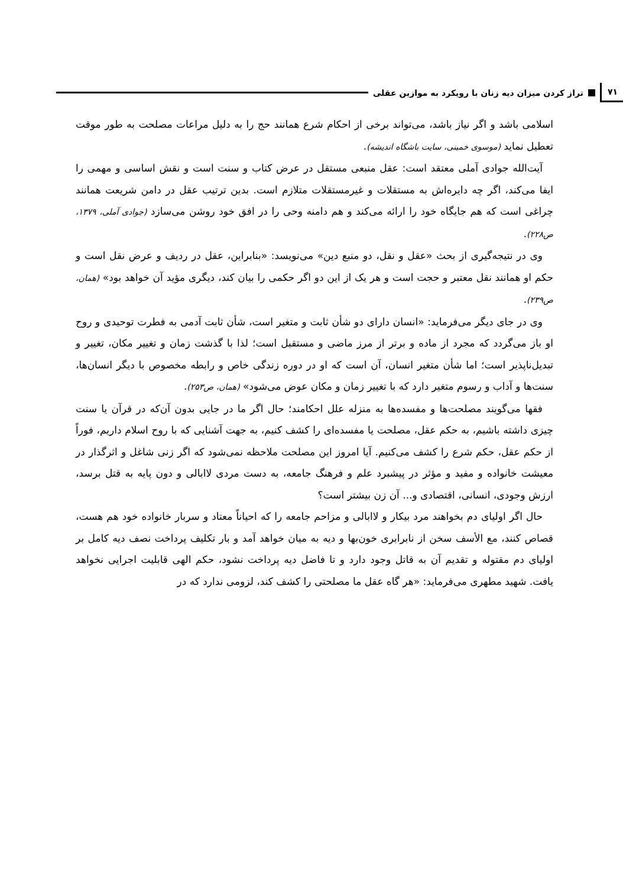۷۱ تراز کردن میزان دیه زنان با رویکرد به موازین عقلی
اسلامی باشد و اگر نیاز باشد، می‌تواند برخی از احکام شرع همانند حج را به دلیل مراعات مصلحت به طور موقت تعطیل نماید (موسوی خمینی، سایت باشگاه اندیشه).
آیت‌الله جوادی آملی معتقد است: عقل منبعی مستقل در عرض کتاب و سنت است و نقش اساسی و مهمی را ایفا می‌کند، اگر چه دایره‌اش به مستقلات و غیرمستقلات متلازم است. بدین ترتیب عقل در دامن شریعت همانند چراغی است که هم جایگاه خود را ارائه می‌کند و هم دامنه وحی را در افق خود روشن می‌سازد (جوادی آملی، ۱۳۷۹، ص۲۲۸).
وی در نتیجه‌گیری از بحث «عقل و نقل، دو منبع دین» می‌نویسد: «بنابراین، عقل در ردیف و عرض نقل است و حکم او همانند نقل معتبر و حجت است و هر یک از این دو اگر حکمی را بیان کند، دیگری مؤید آن خواهد بود» (همان، ص۲۳۹).
وی در جای دیگر می‌فرماید: «انسان دارای دو شأن ثابت و متغیر است، شأن ثابت آدمی به فطرت توحیدی و روح او باز می‌گردد که مجرد از ماده و برتر از مرز ماضی و مستقبل است؛ لذا با گذشت زمان و تغییر مکان، تغییر و تبدیل‌ناپذیر است؛ اما شأن متغیر انسان، آن است که او در دوره زندگی خاص و رابطه مخصوص با دیگر انسان‌ها، سنت‌ها و آداب و رسوم متغیر دارد که با تغییر زمان و مکان عوض می‌شود» (همان، ص۲۵۳).
فقها می‌گویند مصلحت‌ها و مفسده‌ها به منزله علل احکامند؛ حال اگر ما در جایی بدون آن‌که در قرآن یا سنت چیزی داشته باشیم، به حکم عقل، مصلحت یا مفسده‌ای را کشف کنیم، به جهت آشنایی که با روح اسلام داریم، فوراً از حکم عقل، حکم شرع را کشف می‌کنیم. آیا امروز این مصلحت ملاحظه نمی‌شود که اگر زنی شاغل و اثرگذار در معیشت خانواده و مفید و مؤثر در پیشبرد علم و فرهنگ جامعه، به دست مردی لاابالی و دون پایه به قتل برسد، ارزش وجودی، انسانی، اقتصادی و... آن زن بیشتر است؟
حال اگر اولیای دم بخواهند مرد بیکار و لاابالی و مزاحم جامعه را که احیاناً معتاد و سربار خانواده خود هم هست، قصاص کنند، مع الأسف سخن از نابرابری خون‌بها و دیه به میان خواهد آمد و بار تکلیف پرداخت نصف دیه کامل بر اولیای دم مقتوله و تقدیم آن به قاتل وجود دارد و تا فاضل دیه پرداخت نشود، حکم الهی قابلیت اجرایی نخواهد یافت. شهید مطهری می‌فرماید: «هر گاه عقل ما مصلحتی را کشف کند، لزومی ندارد که در